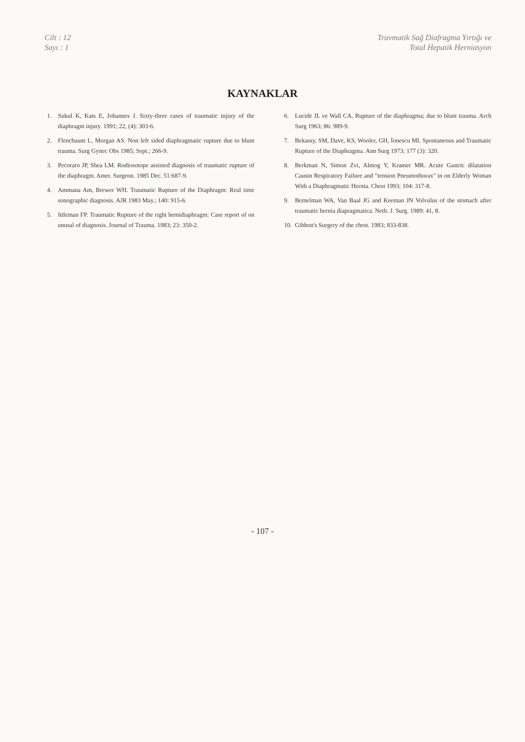Cilt : 12
Sayı : 1
Travmatik Sağ Diafragma Yırtığı ve
Total Hepatik Herniasyon
KAYNAKLAR
1. Sukul K, Kats E, Johannes J. Sixty-three cases of traumatic injury of the diaphragm injury. 1991; 22, (4): 303-6.
2. Flencbaum L, Morgan AS. Non left sided diaphragmatic rupture due to blunt trauma. Surg Gynec Obs 1985; Sept.; 266-9.
3. Pecoraro JP, Shea LM. Rodiosotope assisted diagnosis of traumatic rupture of the diaphragm. Amer. Surgeon. 1985 Dec. 51:687-9.
4. Ammana Am, Brewer WH. Traumatic Rupture of the Diaphragm: Real time sonographic diagnosis. AJR 1983 May.; 140: 915-6.
5. Ittleman FP. Traumatic Rupture of the right hemidiaphragm: Case report of on unusal of diagnosis. Journal of Trauma. 1983; 23: 350-2.
6. Lucide JL ve Wall CA, Rupture of the diaphragma; due to blunt trauma. Arch Surg 1963; 86: 989-9.
7. Bekassy, SM, Dave, KS, Wooler, GH, İonescu MI. Spontaneous and Traumatic Rupture of the Diaphragma. Ann Surg 1973; 177 (3): 320.
8. Berkman N, Simon Zvi, Almog Y, Kramer MR. Acute Gastric dilatation Causin Respiratory Failure and "tension Pneumothorax" in on Elderly Woman With a Diaphragmatic Hernia. Chest 1993; 104: 317-8.
9. Bemelman WA, Van Baal JG and Keeman JN Volvulus of the stomach after traumatic hernia diapragmatica. Neth. J. Surg. 1989: 41, 8.
10. Gibbon's Surgery of the chest. 1983; 833-838.
- 107 -